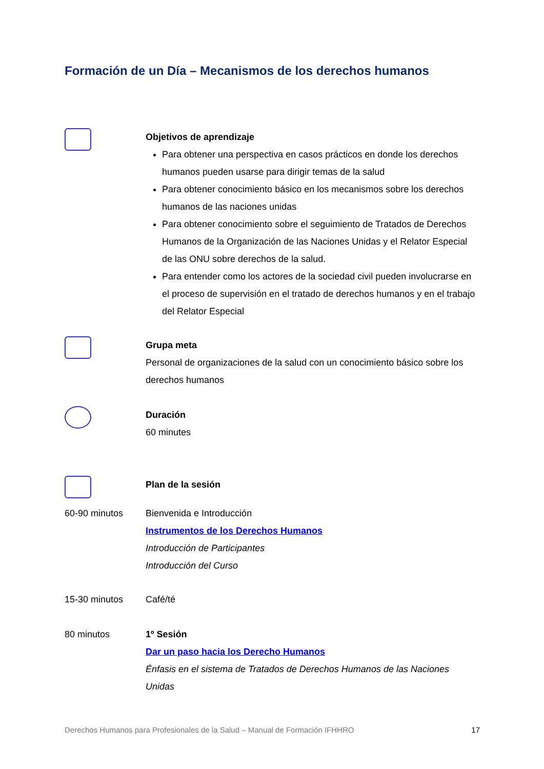Formación de un Día – Mecanismos de los derechos humanos
Objetivos de aprendizaje
Para obtener una perspectiva en casos prácticos en donde los derechos humanos pueden usarse para dirigir temas de la salud
Para obtener conocimiento básico en los mecanismos sobre los derechos humanos de las naciones unidas
Para obtener conocimiento sobre el seguimiento de Tratados de Derechos Humanos de la Organización de las Naciones Unidas y el Relator Especial de las ONU sobre derechos de la salud.
Para entender como los actores de la sociedad civil pueden involucrarse en el proceso de supervisión en el tratado de derechos humanos y en el trabajo del Relator Especial
Grupa meta
Personal de organizaciones de la salud con un conocimiento básico sobre los derechos humanos
Duración
60 minutes
Plan de la sesión
60-90 minutos Bienvenida e Introducción
Instrumentos de los Derechos Humanos
Introducción de Participantes
Introducción del Curso
15-30 minutos Café/té
80 minutos 1º Sesión
Dar un paso hacia los Derecho Humanos
Énfasis en el sistema de Tratados de Derechos Humanos de las Naciones Unidas
Derechos Humanos para Profesionales de la Salud – Manual de Formación IFHHRO 17